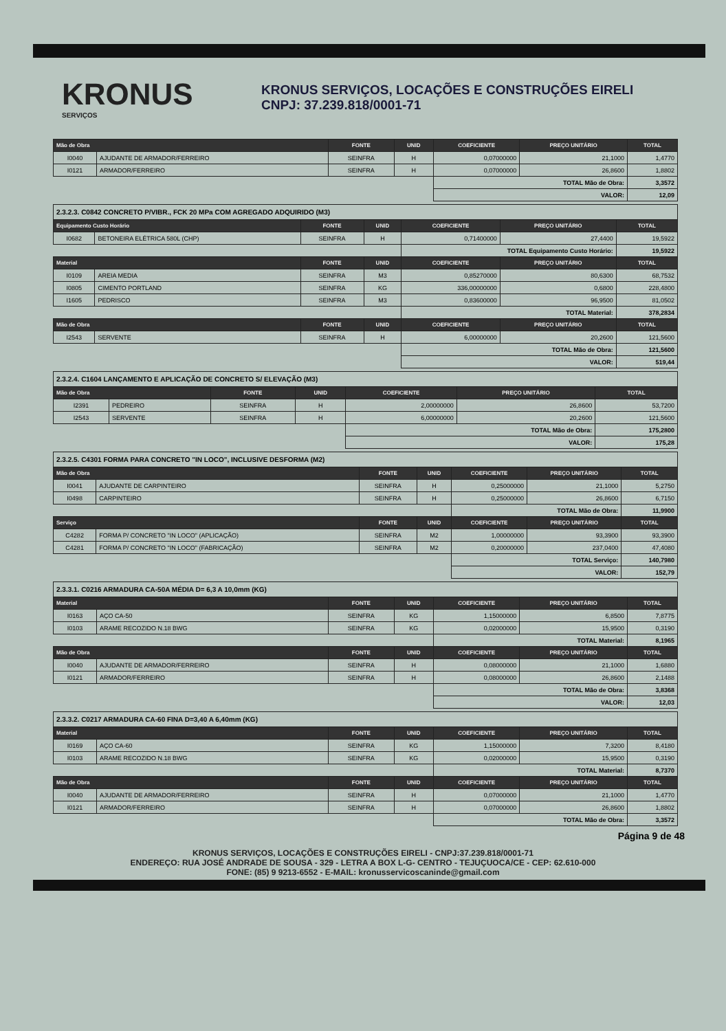KRONUS
SERVIÇOS
KRONUS SERVIÇOS, LOCAÇÕES E CONSTRUÇÕES EIRELI
CNPJ: 37.239.818/0001-71
| Mão de Obra | | FONTE | UNID | COEFICIENTE | PREÇO UNITÁRIO | TOTAL |
| --- | --- | --- | --- | --- | --- | --- |
| I0040 | AJUDANTE DE ARMADOR/FERREIRO | SEINFRA | H | 0,07000000 | 21,1000 | 1,4770 |
| I0121 | ARMADOR/FERREIRO | SEINFRA | H | 0,07000000 | 26,8600 | 1,8802 |
| | | | | TOTAL Mão de Obra: | | 3,3572 |
| | | | | VALOR: | | 12,09 |
| 2.3.2.3. C0842 CONCRETO P/VIBR., FCK 20 MPa COM AGREGADO ADQUIRIDO (M3) | | | | | | |
| Equipamento Custo Horário | | FONTE | UNID | COEFICIENTE | PREÇO UNITÁRIO | TOTAL |
| I0682 | BETONEIRA ELÉTRICA 580L (CHP) | SEINFRA | H | 0,71400000 | 27,4400 | 19,5922 |
| | | | | TOTAL Equipamento Custo Horário: | | 19,5922 |
| Material | | FONTE | UNID | COEFICIENTE | PREÇO UNITÁRIO | TOTAL |
| I0109 | AREIA MEDIA | SEINFRA | M3 | 0,85270000 | 80,6300 | 68,7532 |
| I0805 | CIMENTO PORTLAND | SEINFRA | KG | 336,00000000 | 0,6800 | 228,4800 |
| I1605 | PEDRISCO | SEINFRA | M3 | 0,83600000 | 96,9500 | 81,0502 |
| | | | | TOTAL Material: | | 378,2834 |
| Mão de Obra | | FONTE | UNID | COEFICIENTE | PREÇO UNITÁRIO | TOTAL |
| I2543 | SERVENTE | SEINFRA | H | 6,00000000 | 20,2600 | 121,5600 |
| | | | | TOTAL Mão de Obra: | | 121,5600 |
| | | | | VALOR: | | 519,44 |
| 2.3.2.4. C1604 LANÇAMENTO E APLICAÇÃO DE CONCRETO S/ ELEVAÇÃO (M3) | | | | | | |
| Mão de Obra | | FONTE | UNID | COEFICIENTE | PREÇO UNITÁRIO | TOTAL |
| I2391 | PEDREIRO | SEINFRA | H | 2,00000000 | 26,8600 | 53,7200 |
| I2543 | SERVENTE | SEINFRA | H | 6,00000000 | 20,2600 | 121,5600 |
| | | | | TOTAL Mão de Obra: | | 175,2800 |
| | | | | VALOR: | | 175,28 |
| 2.3.2.5. C4301 FORMA PARA CONCRETO "IN LOCO", INCLUSIVE DESFORMA (M2) | | | | | | |
| Mão de Obra | | FONTE | UNID | COEFICIENTE | PREÇO UNITÁRIO | TOTAL |
| I0041 | AJUDANTE DE CARPINTEIRO | SEINFRA | H | 0,25000000 | 21,1000 | 5,2750 |
| I0498 | CARPINTEIRO | SEINFRA | H | 0,25000000 | 26,8600 | 6,7150 |
| | | | | TOTAL Mão de Obra: | | 11,9900 |
| Serviço | | FONTE | UNID | COEFICIENTE | PREÇO UNITÁRIO | TOTAL |
| C4282 | FORMA P/ CONCRETO "IN LOCO" (APLICAÇÃO) | SEINFRA | M2 | 1,00000000 | 93,3900 | 93,3900 |
| C4281 | FORMA P/ CONCRETO "IN LOCO" (FABRICAÇÃO) | SEINFRA | M2 | 0,20000000 | 237,0400 | 47,4080 |
| | | | | TOTAL Serviço: | | 140,7980 |
| | | | | VALOR: | | 152,79 |
| 2.3.3.1. C0216 ARMADURA CA-50A MÉDIA D= 6,3 A 10,0mm (KG) | | | | | | |
| Material | | FONTE | UNID | COEFICIENTE | PREÇO UNITÁRIO | TOTAL |
| I0163 | AÇO CA-50 | SEINFRA | KG | 1,15000000 | 6,8500 | 7,8775 |
| I0103 | ARAME RECOZIDO N.18 BWG | SEINFRA | KG | 0,02000000 | 15,9500 | 0,3190 |
| | | | | TOTAL Material: | | 8,1965 |
| Mão de Obra | | FONTE | UNID | COEFICIENTE | PREÇO UNITÁRIO | TOTAL |
| I0040 | AJUDANTE DE ARMADOR/FERREIRO | SEINFRA | H | 0,08000000 | 21,1000 | 1,6880 |
| I0121 | ARMADOR/FERREIRO | SEINFRA | H | 0,08000000 | 26,8600 | 2,1488 |
| | | | | TOTAL Mão de Obra: | | 3,8368 |
| | | | | VALOR: | | 12,03 |
| 2.3.3.2. C0217 ARMADURA CA-60 FINA D=3,40 A 6,40mm (KG) | | | | | | |
| Material | | FONTE | UNID | COEFICIENTE | PREÇO UNITÁRIO | TOTAL |
| I0169 | AÇO CA-60 | SEINFRA | KG | 1,15000000 | 7,3200 | 8,4180 |
| I0103 | ARAME RECOZIDO N.18 BWG | SEINFRA | KG | 0,02000000 | 15,9500 | 0,3190 |
| | | | | TOTAL Material: | | 8,7370 |
| Mão de Obra | | FONTE | UNID | COEFICIENTE | PREÇO UNITÁRIO | TOTAL |
| I0040 | AJUDANTE DE ARMADOR/FERREIRO | SEINFRA | H | 0,07000000 | 21,1000 | 1,4770 |
| I0121 | ARMADOR/FERREIRO | SEINFRA | H | 0,07000000 | 26,8600 | 1,8802 |
| | | | | TOTAL Mão de Obra: | | 3,3572 |
Página 9 de 48
KRONUS SERVIÇOS, LOCAÇÕES E CONSTRUÇÕES EIRELI - CNPJ:37.239.818/0001-71
ENDEREÇO: RUA JOSÉ ANDRADE DE SOUSA - 329 - LETRA A BOX L-G- CENTRO - TEJUÇUOCA/CE - CEP: 62.610-000
FONE: (85) 9 9213-6552 - E-MAIL: kronusservicoscaninde@gmail.com